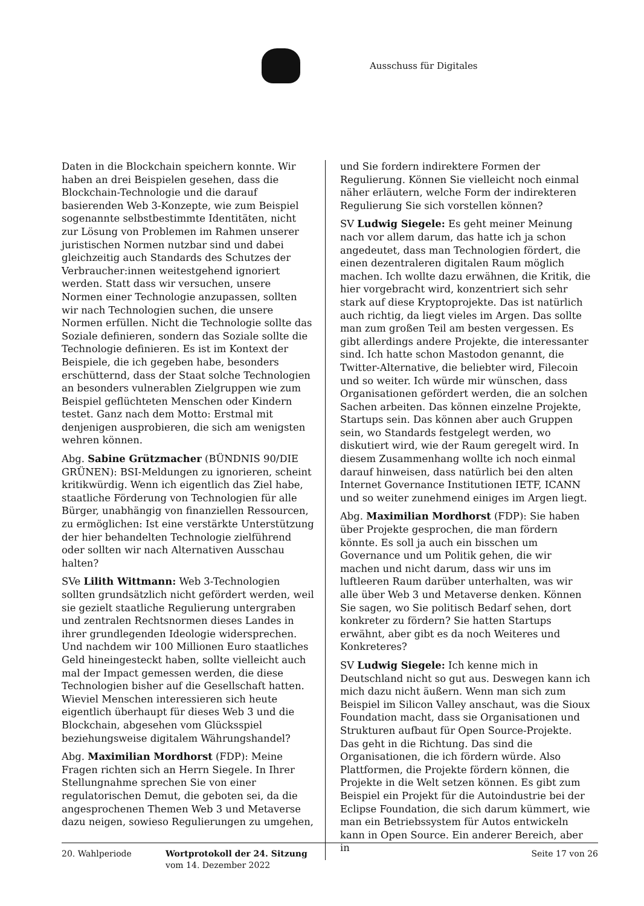Ausschuss für Digitales
Daten in die Blockchain speichern konnte. Wir haben an drei Beispielen gesehen, dass die Blockchain-Technologie und die darauf basierenden Web 3-Konzepte, wie zum Beispiel sogenannte selbstbestimmte Identitäten, nicht zur Lösung von Problemen im Rahmen unserer juristischen Normen nutzbar sind und dabei gleichzeitig auch Standards des Schutzes der Verbraucher:innen weitestgehend ignoriert werden. Statt dass wir versuchen, unsere Normen einer Technologie anzupassen, sollten wir nach Technologien suchen, die unsere Normen erfüllen. Nicht die Technologie sollte das Soziale definieren, sondern das Soziale sollte die Technologie definieren. Es ist im Kontext der Beispiele, die ich gegeben habe, besonders erschütternd, dass der Staat solche Technologien an besonders vulnerablen Zielgruppen wie zum Beispiel geflüchteten Menschen oder Kindern testet. Ganz nach dem Motto: Erstmal mit denjenigen ausprobieren, die sich am wenigsten wehren können.
Abg. Sabine Grützmacher (BÜNDNIS 90/DIE GRÜNEN): BSI-Meldungen zu ignorieren, scheint kritikwürdig. Wenn ich eigentlich das Ziel habe, staatliche Förderung von Technologien für alle Bürger, unabhängig von finanziellen Ressourcen, zu ermöglichen: Ist eine verstärkte Unterstützung der hier behandelten Technologie zielführend oder sollten wir nach Alternativen Ausschau halten?
SVe Lilith Wittmann: Web 3-Technologien sollten grundsätzlich nicht gefördert werden, weil sie gezielt staatliche Regulierung untergraben und zentralen Rechtsnormen dieses Landes in ihrer grundlegenden Ideologie widersprechen. Und nachdem wir 100 Millionen Euro staatliches Geld hineingesteckt haben, sollte vielleicht auch mal der Impact gemessen werden, die diese Technologien bisher auf die Gesellschaft hatten. Wieviel Menschen interessieren sich heute eigentlich überhaupt für dieses Web 3 und die Blockchain, abgesehen vom Glücksspiel beziehungsweise digitalem Währungshandel?
Abg. Maximilian Mordhorst (FDP): Meine Fragen richten sich an Herrn Siegele. In Ihrer Stellungnahme sprechen Sie von einer regulatorischen Demut, die geboten sei, da die angesprochenen Themen Web 3 und Metaverse dazu neigen, sowieso Regulierungen zu umgehen,
und Sie fordern indirektere Formen der Regulierung. Können Sie vielleicht noch einmal näher erläutern, welche Form der indirekteren Regulierung Sie sich vorstellen können?
SV Ludwig Siegele: Es geht meiner Meinung nach vor allem darum, das hatte ich ja schon angedeutet, dass man Technologien fördert, die einen dezentraleren digitalen Raum möglich machen. Ich wollte dazu erwähnen, die Kritik, die hier vorgebracht wird, konzentriert sich sehr stark auf diese Kryptoprojekte. Das ist natürlich auch richtig, da liegt vieles im Argen. Das sollte man zum großen Teil am besten vergessen. Es gibt allerdings andere Projekte, die interessanter sind. Ich hatte schon Mastodon genannt, die Twitter-Alternative, die beliebter wird, Filecoin und so weiter. Ich würde mir wünschen, dass Organisationen gefördert werden, die an solchen Sachen arbeiten. Das können einzelne Projekte, Startups sein. Das können aber auch Gruppen sein, wo Standards festgelegt werden, wo diskutiert wird, wie der Raum geregelt wird. In diesem Zusammenhang wollte ich noch einmal darauf hinweisen, dass natürlich bei den alten Internet Governance Institutionen IETF, ICANN und so weiter zunehmend einiges im Argen liegt.
Abg. Maximilian Mordhorst (FDP): Sie haben über Projekte gesprochen, die man fördern könnte. Es soll ja auch ein bisschen um Governance und um Politik gehen, die wir machen und nicht darum, dass wir uns im luftleeren Raum darüber unterhalten, was wir alle über Web 3 und Metaverse denken. Können Sie sagen, wo Sie politisch Bedarf sehen, dort konkreter zu fördern? Sie hatten Startups erwähnt, aber gibt es da noch Weiteres und Konkreteres?
SV Ludwig Siegele: Ich kenne mich in Deutschland nicht so gut aus. Deswegen kann ich mich dazu nicht äußern. Wenn man sich zum Beispiel im Silicon Valley anschaut, was die Sioux Foundation macht, dass sie Organisationen und Strukturen aufbaut für Open Source-Projekte. Das geht in die Richtung. Das sind die Organisationen, die ich fördern würde. Also Plattformen, die Projekte fördern können, die Projekte in die Welt setzen können. Es gibt zum Beispiel ein Projekt für die Autoindustrie bei der Eclipse Foundation, die sich darum kümmert, wie man ein Betriebssystem für Autos entwickeln kann in Open Source. Ein anderer Bereich, aber in
20. Wahlperiode Wortprotokoll der 24. Sitzung
vom 14. Dezember 2022
Seite 17 von 26